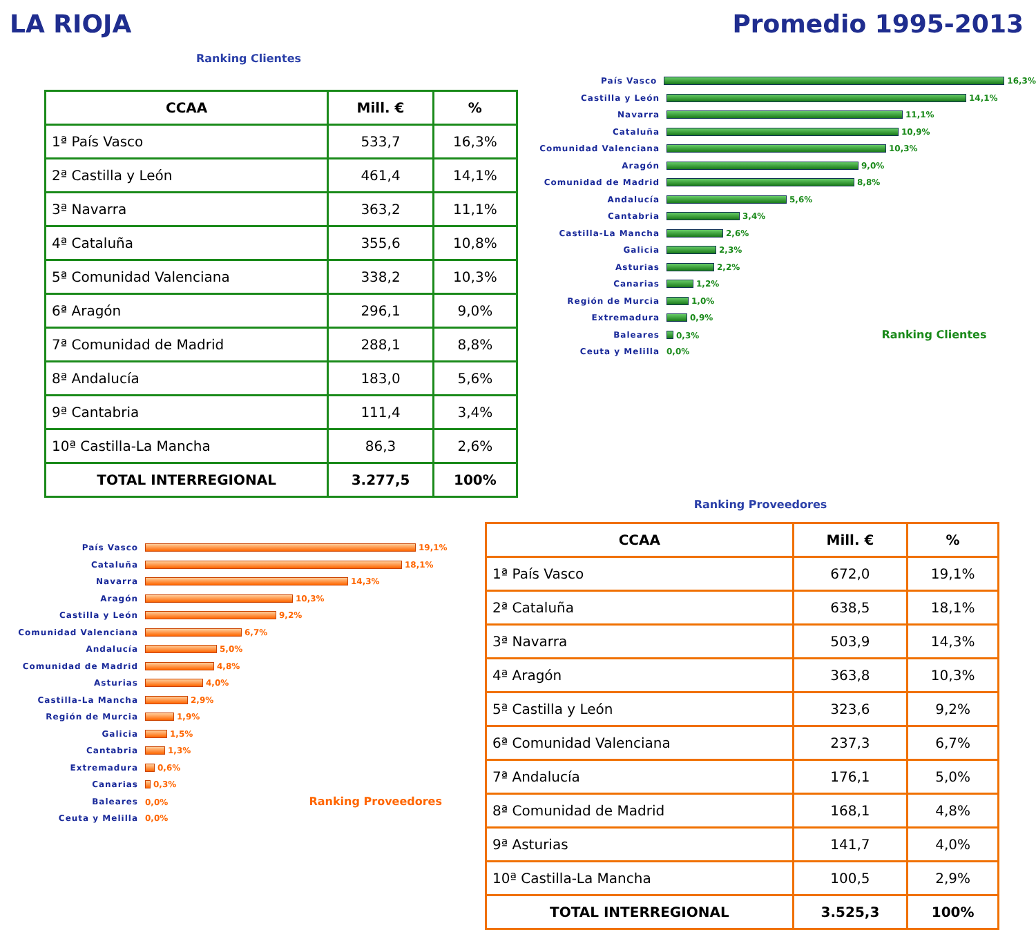LA RIOJA Promedio 1995-2013
Ranking Clientes
| CCAA | Mill. € | % |
| --- | --- | --- |
| 1ª País Vasco | 533,7 | 16,3% |
| 2ª Castilla y León | 461,4 | 14,1% |
| 3ª Navarra | 363,2 | 11,1% |
| 4ª Cataluña | 355,6 | 10,8% |
| 5ª Comunidad Valenciana | 338,2 | 10,3% |
| 6ª Aragón | 296,1 | 9,0% |
| 7ª Comunidad de Madrid | 288,1 | 8,8% |
| 8ª Andalucía | 183,0 | 5,6% |
| 9ª Cantabria | 111,4 | 3,4% |
| 10ª Castilla-La Mancha | 86,3 | 2,6% |
| TOTAL INTERREGIONAL | 3.277,5 | 100% |
País Vasco 16,3%
Castilla y León 14,1%
Navarra 11,1%
Cataluña 10,9%
Comunidad Valenciana 10,3%
Aragón 9,0%
Comunidad de Madrid 8,8%
Andalucía 5,6%
Cantabria 3,4%
Castilla-La Mancha 2,6%
Galicia 2,3%
Asturias 2,2%
Canarias 1,2%
Región de Murcia 1,0%
Extremadura 0,9%
Baleares 0,3% Ranking Clientes
Ceuta y Melilla 0,0%
País Vasco 19,1%
Cataluña 18,1%
Navarra 14,3%
Aragón 10,3%
Castilla y León 9,2%
Comunidad Valenciana 6,7%
Andalucía 5,0%
Comunidad de Madrid 4,8%
Asturias 4,0%
Castilla-La Mancha 2,9%
Región de Murcia 1,9%
Galicia 1,5%
Cantabria 1,3%
Extremadura 0,6%
Canarias 0,3%
Baleares 0,0% Ranking Proveedores
Ceuta y Melilla 0,0%
Ranking Proveedores
| CCAA | Mill. € | % |
| --- | --- | --- |
| 1ª País Vasco | 672,0 | 19,1% |
| 2ª Cataluña | 638,5 | 18,1% |
| 3ª Navarra | 503,9 | 14,3% |
| 4ª Aragón | 363,8 | 10,3% |
| 5ª Castilla y León | 323,6 | 9,2% |
| 6ª Comunidad Valenciana | 237,3 | 6,7% |
| 7ª Andalucía | 176,1 | 5,0% |
| 8ª Comunidad de Madrid | 168,1 | 4,8% |
| 9ª Asturias | 141,7 | 4,0% |
| 10ª Castilla-La Mancha | 100,5 | 2,9% |
| TOTAL INTERREGIONAL | 3.525,3 | 100% |